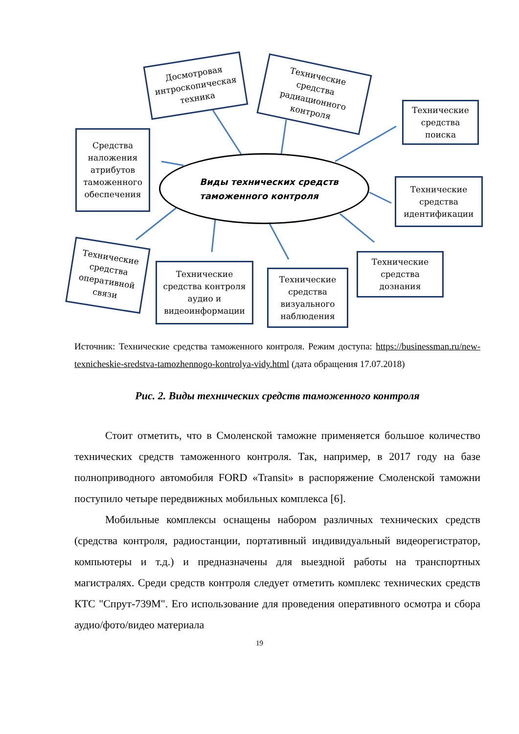Досмотровая интроскопическая техника
Технические средства радиационного контроля
Технические средства поиска
Средства наложения атрибутов таможенного обеспечения
Виды технических средств
таможенного контроля
Технические средства идентификации
Технические средства оперативной связи
Технические средства контроля аудио и видеоинформации
Технические средства визуального наблюдения
Технические средства дознания
Источник: Технические средства таможенного контроля. Режим доступа: https://businessman.ru/new-texnicheskie-sredstva-tamozhennogo-kontrolya-vidy.html (дата обращения 17.07.2018)
Рис. 2. Виды технических средств таможенного контроля
Стоит отметить, что в Смоленской таможне применяется большое количество технических средств таможенного контроля. Так, например, в 2017 году на базе полноприводного автомобиля FORD «Transit» в распоряжение Смоленской таможни поступило четыре передвижных мобильных комплекса [6].
Мобильные комплексы оснащены набором различных технических средств (средства контроля, радиостанции, портативный индивидуальный видеорегистратор, компьютеры и т.д.) и предназначены для выездной работы на транспортных магистралях. Среди средств контроля следует отметить комплекс технических средств КТС "Спрут-739М". Его использование для проведения оперативного осмотра и сбора аудио/фото/видео материала
19